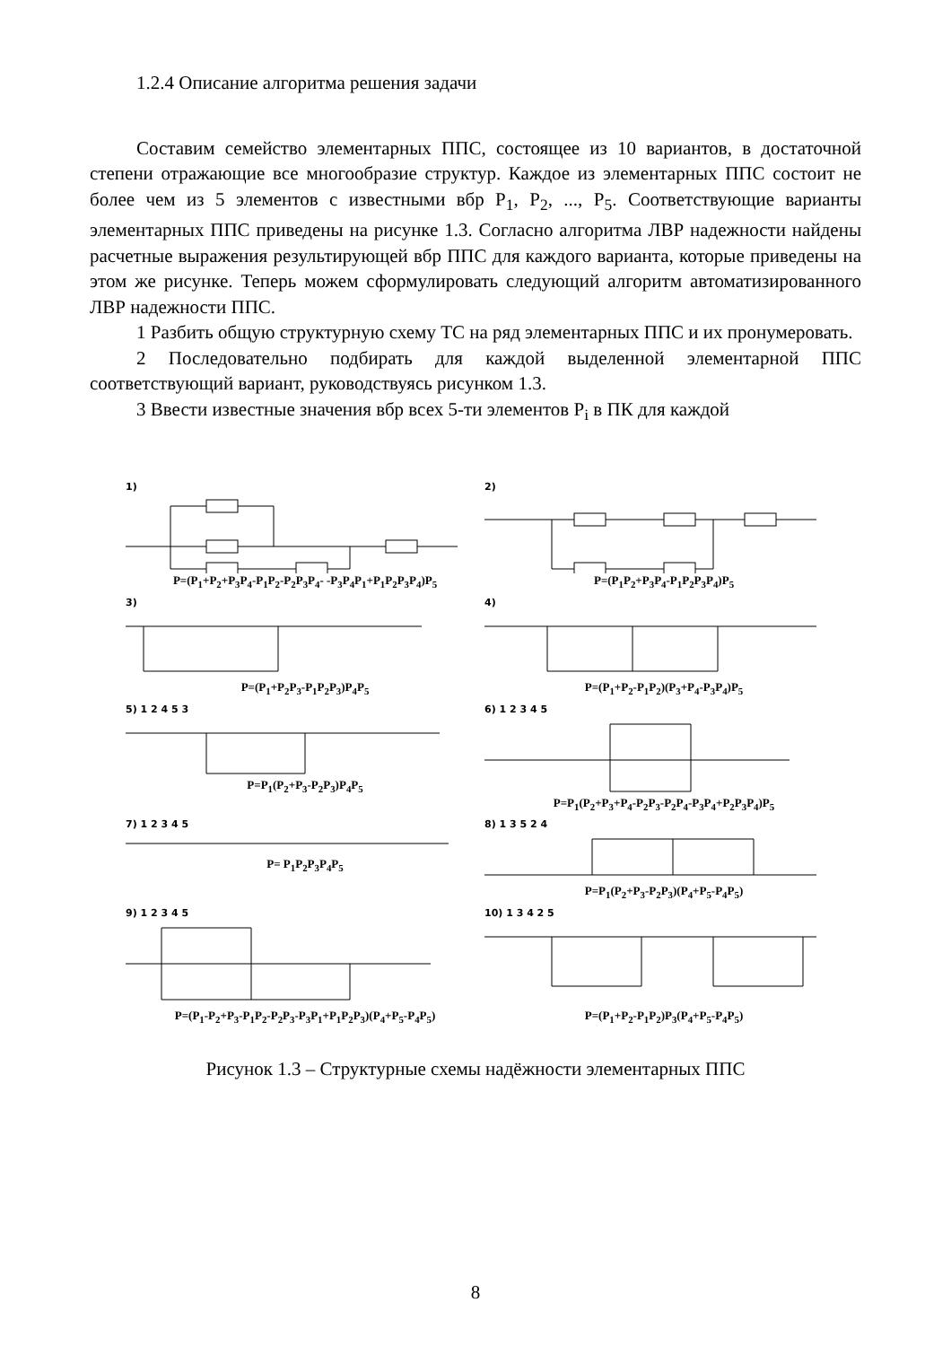1.2.4 Описание алгоритма решения задачи
Составим семейство элементарных ППС, состоящее из 10 вариантов, в достаточной степени отражающие все многообразие структур. Каждое из элементарных ППС состоит не более чем из 5 элементов с известными вбр P<sub>1</sub>, P<sub>2</sub>, ..., P<sub>5</sub>. Соответствующие варианты элементарных ППС приведены на рисунке 1.3. Согласно алгоритма ЛВР надежности найдены расчетные выражения результирующей вбр ППС для каждого варианта, которые приведены на этом же рисунке. Теперь можем сформулировать следующий алгоритм автоматизированного ЛВР надежности ППС.
1 Разбить общую структурную схему ТС на ряд элементарных ППС и их пронумеровать.
2 Последовательно подбирать для каждой выделенной элементарной ППС соответствующий вариант, руководствуясь рисунком 1.3.
3 Ввести известные значения вбр всех 5-ти элементов P<sub>i</sub> в ПК для каждой
1)
P=(P<sub>1</sub>+P<sub>2</sub>+P<sub>3</sub>P<sub>4</sub>-P<sub>1</sub>P<sub>2</sub>-P<sub>2</sub>P<sub>3</sub>P<sub>4</sub>- -P<sub>3</sub>P<sub>4</sub>P<sub>1</sub>+P<sub>1</sub>P<sub>2</sub>P<sub>3</sub>P<sub>4</sub>)P<sub>5</sub>
2)
P=(P<sub>1</sub>P<sub>2</sub>+P<sub>3</sub>P<sub>4</sub>-P<sub>1</sub>P<sub>2</sub>P<sub>3</sub>P<sub>4</sub>)P<sub>5</sub>
3)
P=(P<sub>1</sub>+P<sub>2</sub>P<sub>3</sub>-P<sub>1</sub>P<sub>2</sub>P<sub>3</sub>)P<sub>4</sub>P<sub>5</sub>
4)
P=(P<sub>1</sub>+P<sub>2</sub>-P<sub>1</sub>P<sub>2</sub>)(P<sub>3</sub>+P<sub>4</sub>-P<sub>3</sub>P<sub>4</sub>)P<sub>5</sub>
5) 1 2 4 5 3
P=P<sub>1</sub>(P<sub>2</sub>+P<sub>3</sub>-P<sub>2</sub>P<sub>3</sub>)P<sub>4</sub>P<sub>5</sub>
6) 1 2 3 4 5
P=P<sub>1</sub>(P<sub>2</sub>+P<sub>3</sub>+P<sub>4</sub>-P<sub>2</sub>P<sub>3</sub>-P<sub>2</sub>P<sub>4</sub>-P<sub>3</sub>P<sub>4</sub>+P<sub>2</sub>P<sub>3</sub>P<sub>4</sub>)P<sub>5</sub>
7) 1 2 3 4 5
P= P<sub>1</sub>P<sub>2</sub>P<sub>3</sub>P<sub>4</sub>P<sub>5</sub>
8) 1 3 5 2 4
P=P<sub>1</sub>(P<sub>2</sub>+P<sub>3</sub>-P<sub>2</sub>P<sub>3</sub>)(P<sub>4</sub>+P<sub>5</sub>-P<sub>4</sub>P<sub>5</sub>)
9) 1 2 3 4 5
P=(P<sub>1</sub>-P<sub>2</sub>+P<sub>3</sub>-P<sub>1</sub>P<sub>2</sub>-P<sub>2</sub>P<sub>3</sub>-P<sub>3</sub>P<sub>1</sub>+P<sub>1</sub>P<sub>2</sub>P<sub>3</sub>)(P<sub>4</sub>+P<sub>5</sub>-P<sub>4</sub>P<sub>5</sub>)
10) 1 3 4 2 5
P=(P<sub>1</sub>+P<sub>2</sub>-P<sub>1</sub>P<sub>2</sub>)P<sub>3</sub>(P<sub>4</sub>+P<sub>5</sub>-P<sub>4</sub>P<sub>5</sub>)
Рисунок 1.3 – Структурные схемы надёжности элементарных ППС
8